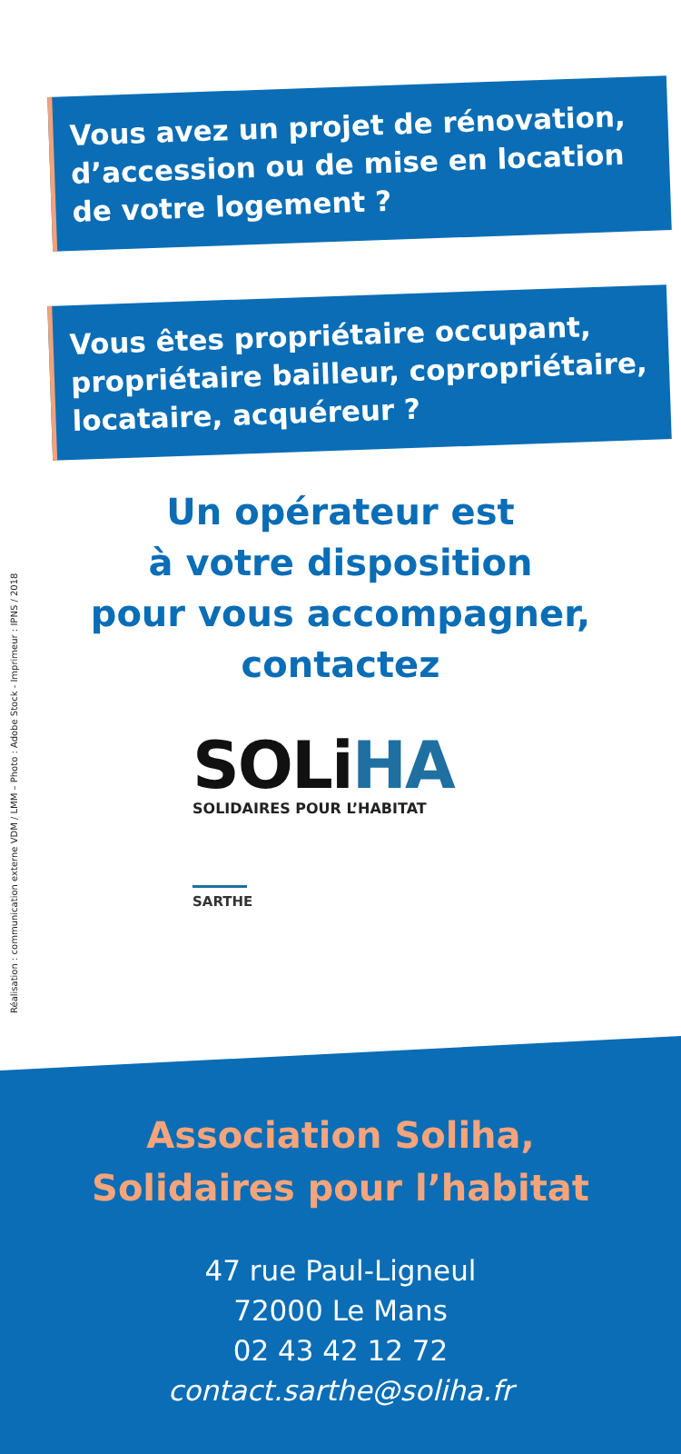Réalisation : communication externe VDM / LMM – Photo : Adobe Stock - Imprimeur : IPNS / 2018
Vous avez un projet de rénovation, d’accession ou de mise en location de votre logement ?
Vous êtes propriétaire occupant, propriétaire bailleur, copropriétaire, locataire, acquéreur ?
Un opérateur est
à votre disposition
pour vous accompagner,
contactez
SOLiHA
SOLIDAIRES POUR L’HABITAT
SARTHE
Association Soliha,
Solidaires pour l’habitat
47 rue Paul-Ligneul
72000 Le Mans
02 43 42 12 72
contact.sarthe@soliha.fr